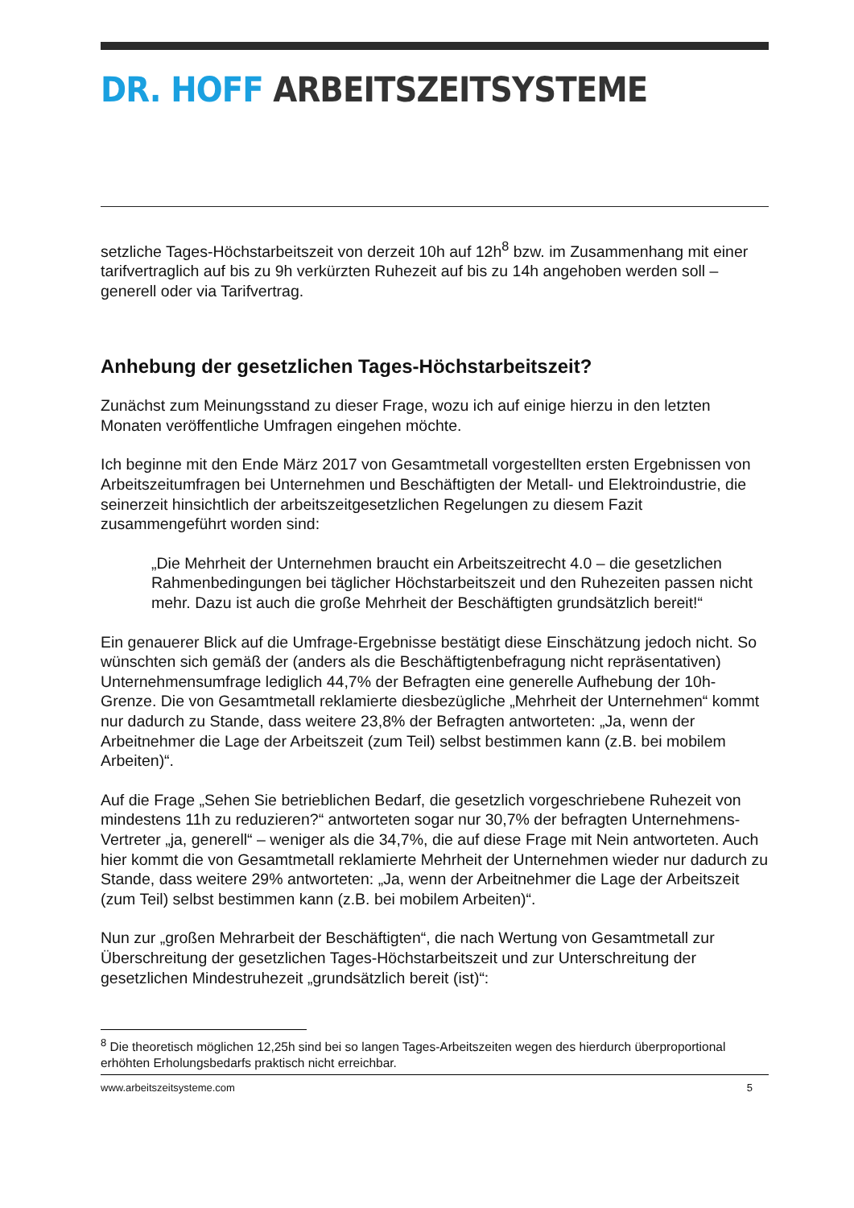DR. HOFF ARBEITSZEITSYSTEME
setzliche Tages-Höchstarbeitszeit von derzeit 10h auf 12h<sup>8</sup> bzw. im Zusammenhang mit einer tarifvertraglich auf bis zu 9h verkürzten Ruhezeit auf bis zu 14h angehoben werden soll – generell oder via Tarifvertrag.
Anhebung der gesetzlichen Tages-Höchstarbeitszeit?
Zunächst zum Meinungsstand zu dieser Frage, wozu ich auf einige hierzu in den letzten Monaten veröffentliche Umfragen eingehen möchte.
Ich beginne mit den Ende März 2017 von Gesamtmetall vorgestellten ersten Ergebnissen von Arbeitszeitumfragen bei Unternehmen und Beschäftigten der Metall- und Elektroindustrie, die seinerzeit hinsichtlich der arbeitszeitgesetzlichen Regelungen zu diesem Fazit zusammengeführt worden sind:
„Die Mehrheit der Unternehmen braucht ein Arbeitszeitrecht 4.0 – die gesetzlichen Rahmenbedingungen bei täglicher Höchstarbeitszeit und den Ruhezeiten passen nicht mehr. Dazu ist auch die große Mehrheit der Beschäftigten grundsätzlich bereit!“
Ein genauerer Blick auf die Umfrage-Ergebnisse bestätigt diese Einschätzung jedoch nicht. So wünschten sich gemäß der (anders als die Beschäftigtenbefragung nicht repräsentativen) Unternehmensumfrage lediglich 44,7% der Befragten eine generelle Aufhebung der 10h-Grenze. Die von Gesamtmetall reklamierte diesbezügliche „Mehrheit der Unternehmen“ kommt nur dadurch zu Stande, dass weitere 23,8% der Befragten antworteten: „Ja, wenn der Arbeitnehmer die Lage der Arbeitszeit (zum Teil) selbst bestimmen kann (z.B. bei mobilem Arbeiten)“.
Auf die Frage „Sehen Sie betrieblichen Bedarf, die gesetzlich vorgeschriebene Ruhezeit von mindestens 11h zu reduzieren?“ antworteten sogar nur 30,7% der befragten Unternehmens-Vertreter „ja, generell“ – weniger als die 34,7%, die auf diese Frage mit Nein antworteten. Auch hier kommt die von Gesamtmetall reklamierte Mehrheit der Unternehmen wieder nur dadurch zu Stande, dass weitere 29% antworteten: „Ja, wenn der Arbeitnehmer die Lage der Arbeitszeit (zum Teil) selbst bestimmen kann (z.B. bei mobilem Arbeiten)“.
Nun zur „großen Mehrarbeit der Beschäftigten“, die nach Wertung von Gesamtmetall zur Überschreitung der gesetzlichen Tages-Höchstarbeitszeit und zur Unterschreitung der gesetzlichen Mindestruhezeit „grundsätzlich bereit (ist)“:
<sup>8</sup> Die theoretisch möglichen 12,25h sind bei so langen Tages-Arbeitszeiten wegen des hierdurch überproportional erhöhten Erholungsbedarfs praktisch nicht erreichbar.
www.arbeitszeitsysteme.com 5